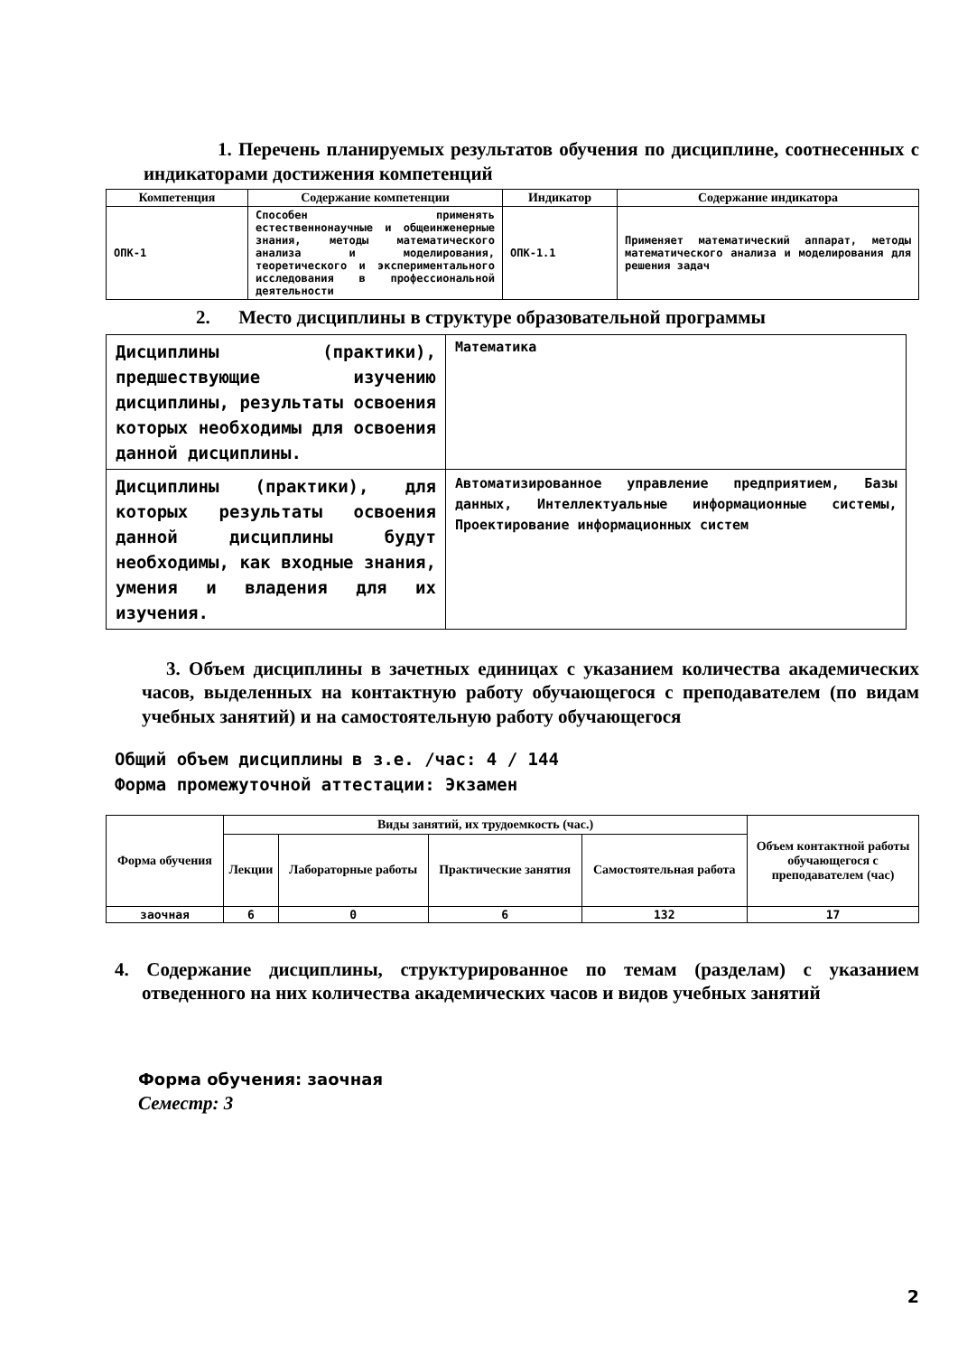1. Перечень планируемых результатов обучения по дисциплине, соотнесенных с индикаторами достижения компетенций
| Компетенция | Содержание компетенции | Индикатор | Содержание индикатора |
| --- | --- | --- | --- |
| ОПК-1 | Способен применять естественнонаучные и общеинженерные знания, методы математического анализа и моделирования, теоретического и экспериментального исследования в профессиональной деятельности | ОПК-1.1 | Применяет математический аппарат, методы математического анализа и моделирования для решения задач |
2. Место дисциплины в структуре образовательной программы
| Дисциплины (практики), предшествующие изучению дисциплины, результаты освоения которых необходимы для освоения данной дисциплины. | Математика |
| Дисциплины (практики), для которых результаты освоения данной дисциплины будут необходимы, как входные знания, умения и владения для их изучения. | Автоматизированное управление предприятием, Базы данных, Интеллектуальные информационные системы, Проектирование информационных систем |
3. Объем дисциплины в зачетных единицах с указанием количества академических часов, выделенных на контактную работу обучающегося с преподавателем (по видам учебных занятий) и на самостоятельную работу обучающегося
Общий объем дисциплины в з.е. /час: 4 / 144
Форма промежуточной аттестации: Экзамен
| Форма обучения | Виды занятий, их трудоемкость (час.) | | | | Объем контактной работы обучающегося с преподавателем (час) |
| --- | --- | --- | --- | --- | --- |
| | Лекции | Лабораторные работы | Практические занятия | Самостоятельная работа | |
| заочная | 6 | 0 | 6 | 132 | 17 |
4. Содержание дисциплины, структурированное по темам (разделам) с указанием отведенного на них количества академических часов и видов учебных занятий
Форма обучения: заочная
Семестр: 3
2